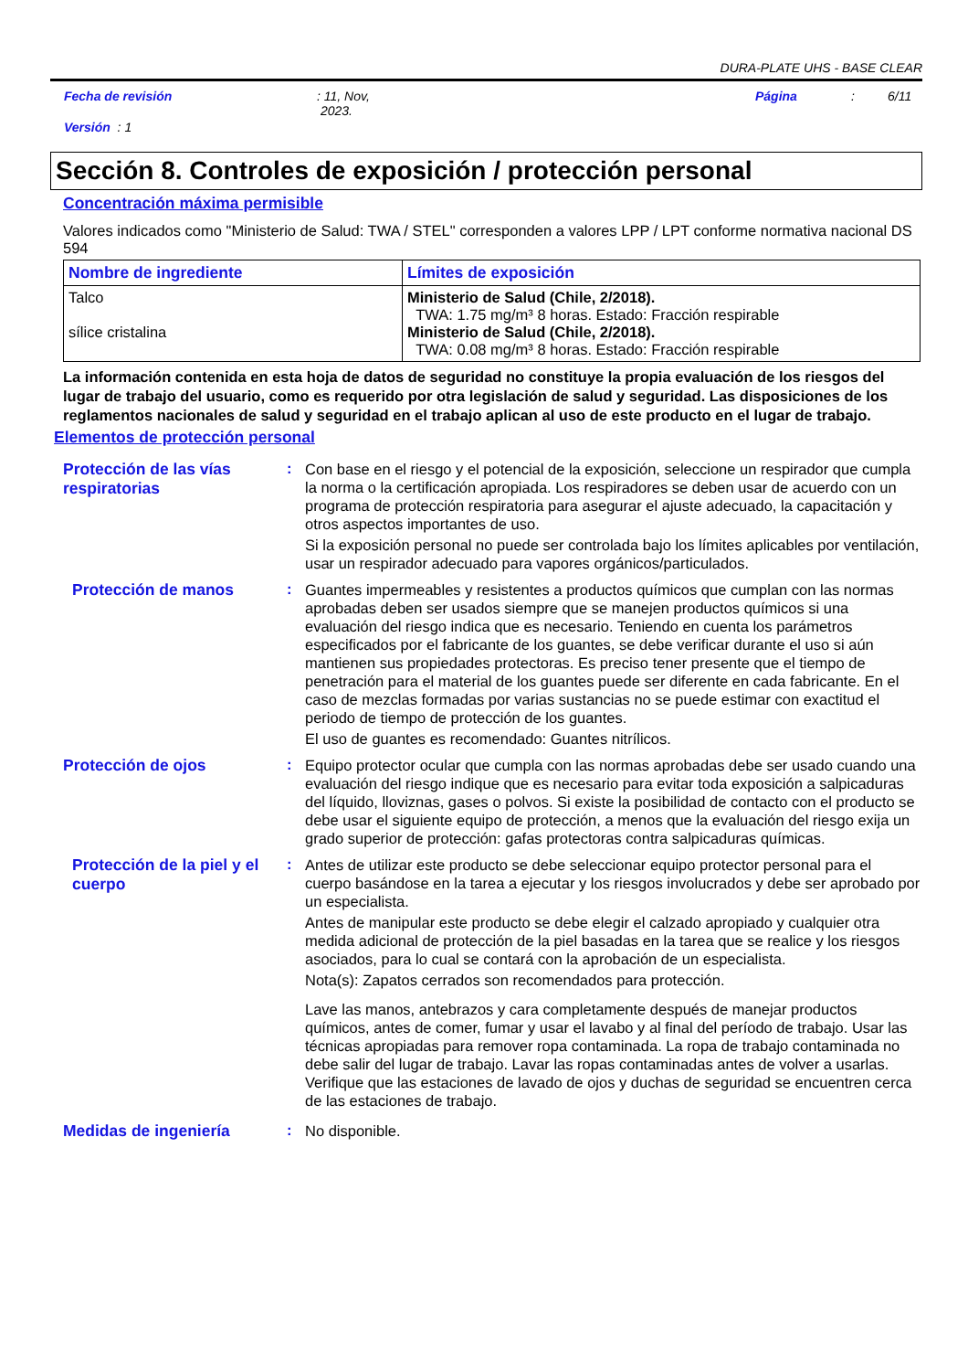DURA-PLATE UHS - BASE CLEAR
Fecha de revisión: 11, Nov,
2023. Página: 6/11
Versión : 1
Sección 8. Controles de exposición / protección personal
Concentración máxima permisible
Valores indicados como "Ministerio de Salud: TWA / STEL" corresponden a valores LPP / LPT conforme normativa nacional DS 594
| Nombre de ingrediente | Límites de exposición |
| --- | --- |
| Talco sílice cristalina | Ministerio de Salud (Chile, 2/2018). TWA: 1.75 mg/m³ 8 horas. Estado: Fracción respirable Ministerio de Salud (Chile, 2/2018). TWA: 0.08 mg/m³ 8 horas. Estado: Fracción respirable |
La información contenida en esta hoja de datos de seguridad no constituye la propia evaluación de los riesgos del lugar de trabajo del usuario, como es requerido por otra legislación de salud y seguridad. Las disposiciones de los reglamentos nacionales de salud y seguridad en el trabajo aplican al uso de este producto en el lugar de trabajo.
Elementos de protección personal
Protección de las vías respiratorias
:
Con base en el riesgo y el potencial de la exposición, seleccione un respirador que cumpla la norma o la certificación apropiada. Los respiradores se deben usar de acuerdo con un programa de protección respiratoria para asegurar el ajuste adecuado, la capacitación y otros aspectos importantes de uso.
Si la exposición personal no puede ser controlada bajo los límites aplicables por ventilación, usar un respirador adecuado para vapores orgánicos/particulados.
Protección de manos :
Guantes impermeables y resistentes a productos químicos que cumplan con las normas aprobadas deben ser usados siempre que se manejen productos químicos si una evaluación del riesgo indica que es necesario. Teniendo en cuenta los parámetros especificados por el fabricante de los guantes, se debe verificar durante el uso si aún mantienen sus propiedades protectoras. Es preciso tener presente que el tiempo de penetración para el material de los guantes puede ser diferente en cada fabricante. En el caso de mezclas formadas por varias sustancias no se puede estimar con exactitud el periodo de tiempo de protección de los guantes.
El uso de guantes es recomendado: Guantes nitrílicos.
Protección de ojos :
Equipo protector ocular que cumpla con las normas aprobadas debe ser usado cuando una evaluación del riesgo indique que es necesario para evitar toda exposición a salpicaduras del líquido, lloviznas, gases o polvos. Si existe la posibilidad de contacto con el producto se debe usar el siguiente equipo de protección, a menos que la evaluación del riesgo exija un grado superior de protección: gafas protectoras contra salpicaduras químicas.
Protección de la piel y el cuerpo
:
Antes de utilizar este producto se debe seleccionar equipo protector personal para el cuerpo basándose en la tarea a ejecutar y los riesgos involucrados y debe ser aprobado por un especialista.
Antes de manipular este producto se debe elegir el calzado apropiado y cualquier otra medida adicional de protección de la piel basadas en la tarea que se realice y los riesgos asociados, para lo cual se contará con la aprobación de un especialista.
Nota(s): Zapatos cerrados son recomendados para protección.
Lave las manos, antebrazos y cara completamente después de manejar productos químicos, antes de comer, fumar y usar el lavabo y al final del período de trabajo. Usar las técnicas apropiadas para remover ropa contaminada. La ropa de trabajo contaminada no debe salir del lugar de trabajo. Lavar las ropas contaminadas antes de volver a usarlas. Verifique que las estaciones de lavado de ojos y duchas de seguridad se encuentren cerca de las estaciones de trabajo.
Medidas de ingeniería :
No disponible.